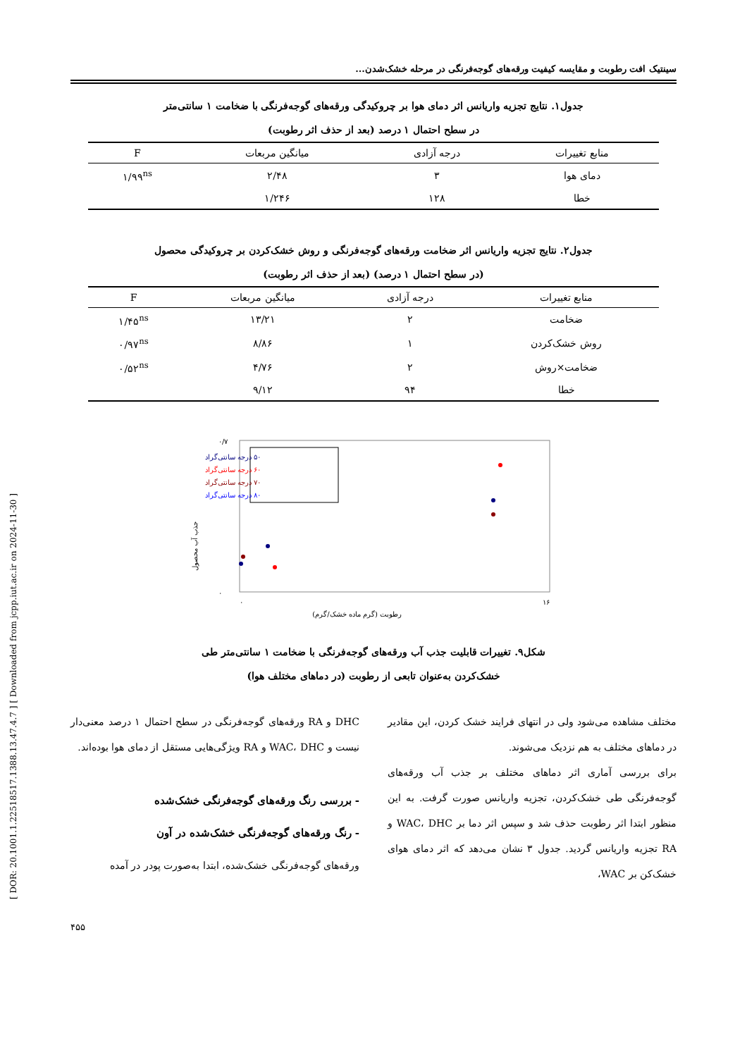[ DOR: 20.1001.1.22518517.1388.13.47.4.7 ] [ Downloaded from jcpp.iut.ac.ir on 2024-11-30 ]
سینتیک افت رطوبت و مقایسه کیفیت ورقه‌های گوجه‌فرنگی در مرحله خشک‌شدن...
جدول۱. نتایج تجزیه واریانس اثر دمای هوا بر چروکیدگی ورقه‌های گوجه‌فرنگی با ضخامت ۱ سانتی‌متر
در سطح احتمال ۱ درصد (بعد از حذف اثر رطوبت)
| منابع تغییرات | درجه آزادی | میانگین مربعات | F |
| --- | --- | --- | --- |
| دمای هوا | ۳ | ۲/۴۸ | ۱/۹۹<sup>ns</sup> |
| خطا | ۱۲۸ | ۱/۲۴۶ | |
جدول۲. نتایج تجزیه واریانس اثر ضخامت ورقه‌های گوجه‌فرنگی و روش خشک‌کردن بر چروکیدگی محصول
(در سطح احتمال ۱ درصد) (بعد از حذف اثر رطوبت)
| منابع تغییرات | درجه آزادی | میانگین مربعات | F |
| --- | --- | --- | --- |
| ضخامت | ۲ | ۱۳/۲۱ | ۱/۴۵<sup>ns</sup> |
| روش خشک‌کردن | ۱ | ۸/۸۶ | ۰/۹۷<sup>ns</sup> |
| ضخامت×روش | ۲ | ۴/۷۶ | ۰/۵۲<sup>ns</sup> |
| خطا | ۹۴ | ۹/۱۲ | |
۰/۷
۰
۰
۱۶
رطوبت (گرم ماده خشک/گرم)
جذب آب محصول
۵۰ درجه سانتی‌گراد
۶۰ درجه سانتی‌گراد
۷۰ درجه سانتی‌گراد
۸۰ درجه سانتی‌گراد
شکل۹. تغییرات قابلیت جذب آب ورقه‌های گوجه‌فرنگی با ضخامت ۱ سانتی‌متر طی
خشک‌کردن به‌عنوان تابعی از رطوبت (در دماهای مختلف هوا)
مختلف مشاهده می‌شود ولی در انتهای فرایند خشک کردن، این مقادیر در دماهای مختلف به هم نزدیک می‌شوند.
برای بررسی آماری اثر دماهای مختلف بر جذب آب ورقه‌های گوجه‌فرنگی طی خشک‌کردن، تجزیه واریانس صورت گرفت. به این منظور ابتدا اثر رطوبت حذف شد و سپس اثر دما بر WAC، DHC و RA تجزیه واریانس گردید. جدول ۳ نشان می‌دهد که اثر دمای هوای خشک‌کن بر WAC،
DHC و RA ورقه‌های گوجه‌فرنگی در سطح احتمال ۱ درصد معنی‌دار نیست و WAC، DHC و RA ویژگی‌هایی مستقل از دمای هوا بوده‌اند.
- بررسی رنگ ورقه‌های گوجه‌فرنگی خشک‌شده
- رنگ ورقه‌های گوجه‌فرنگی خشک‌شده در آون
ورقه‌های گوجه‌فرنگی خشک‌شده، ابتدا به‌صورت پودر در آمده
۴۵۵